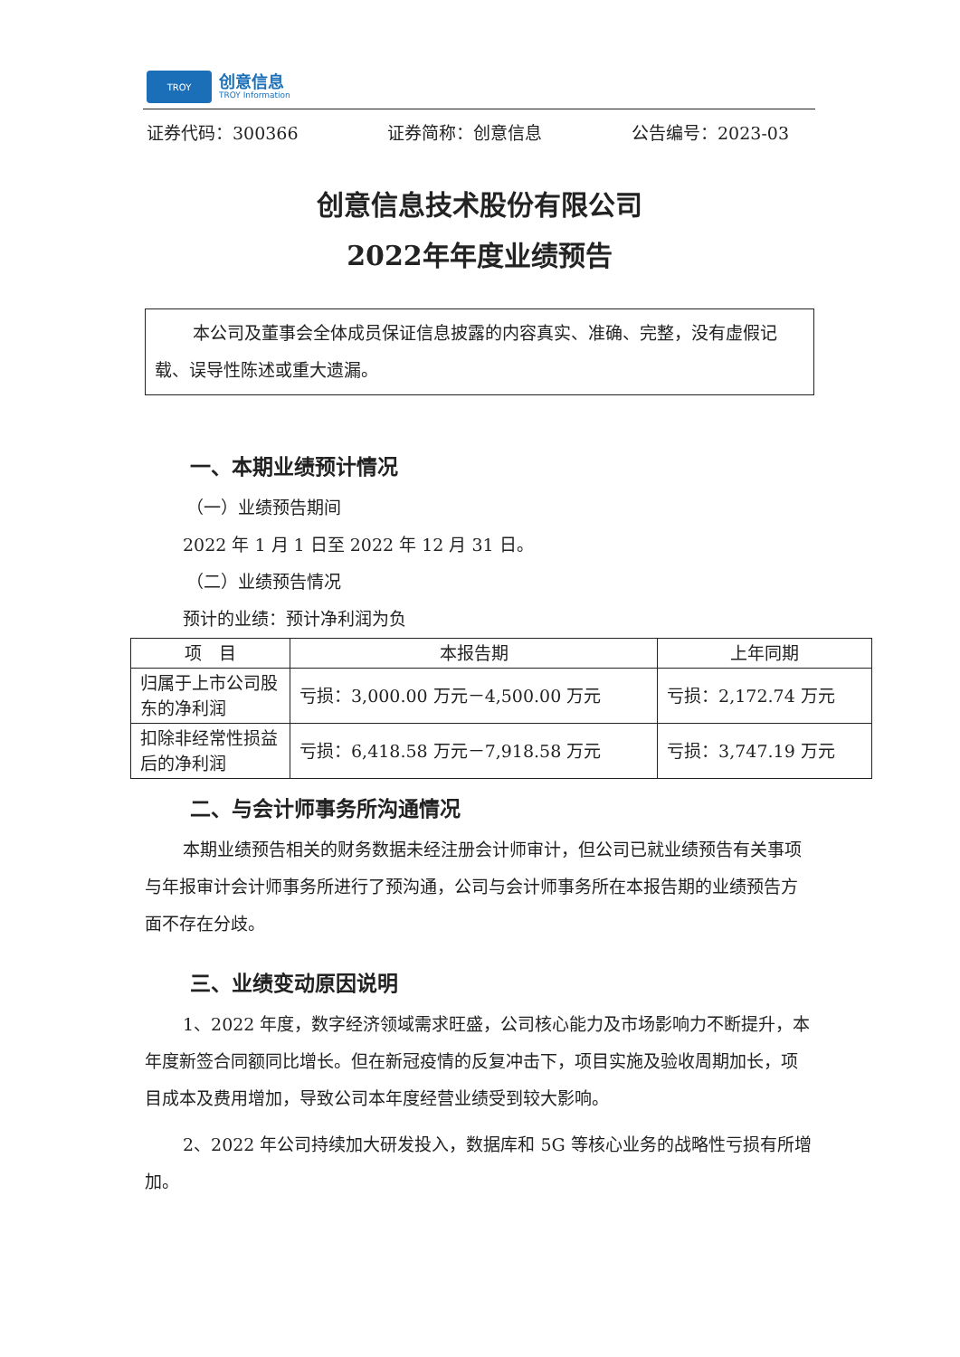TROY
创意信息
TROY Information
证券代码：300366 证券简称：创意信息 公告编号：2023-03
创意信息技术股份有限公司
2022年年度业绩预告
本公司及董事会全体成员保证信息披露的内容真实、准确、完整，没有虚假记载、误导性陈述或重大遗漏。
一、本期业绩预计情况
（一）业绩预告期间
2022 年 1 月 1 日至 2022 年 12 月 31 日。
（二）业绩预告情况
预计的业绩：预计净利润为负
| 项 目 | 本报告期 | 上年同期 |
| --- | --- | --- |
| 归属于上市公司股东的净利润 | 亏损：3,000.00 万元－4,500.00 万元 | 亏损：2,172.74 万元 |
| 扣除非经常性损益后的净利润 | 亏损：6,418.58 万元－7,918.58 万元 | 亏损：3,747.19 万元 |
二、与会计师事务所沟通情况
本期业绩预告相关的财务数据未经注册会计师审计，但公司已就业绩预告有关事项与年报审计会计师事务所进行了预沟通，公司与会计师事务所在本报告期的业绩预告方面不存在分歧。
三、业绩变动原因说明
1、2022 年度，数字经济领域需求旺盛，公司核心能力及市场影响力不断提升，本年度新签合同额同比增长。但在新冠疫情的反复冲击下，项目实施及验收周期加长，项目成本及费用增加，导致公司本年度经营业绩受到较大影响。
2、2022 年公司持续加大研发投入，数据库和 5G 等核心业务的战略性亏损有所增加。